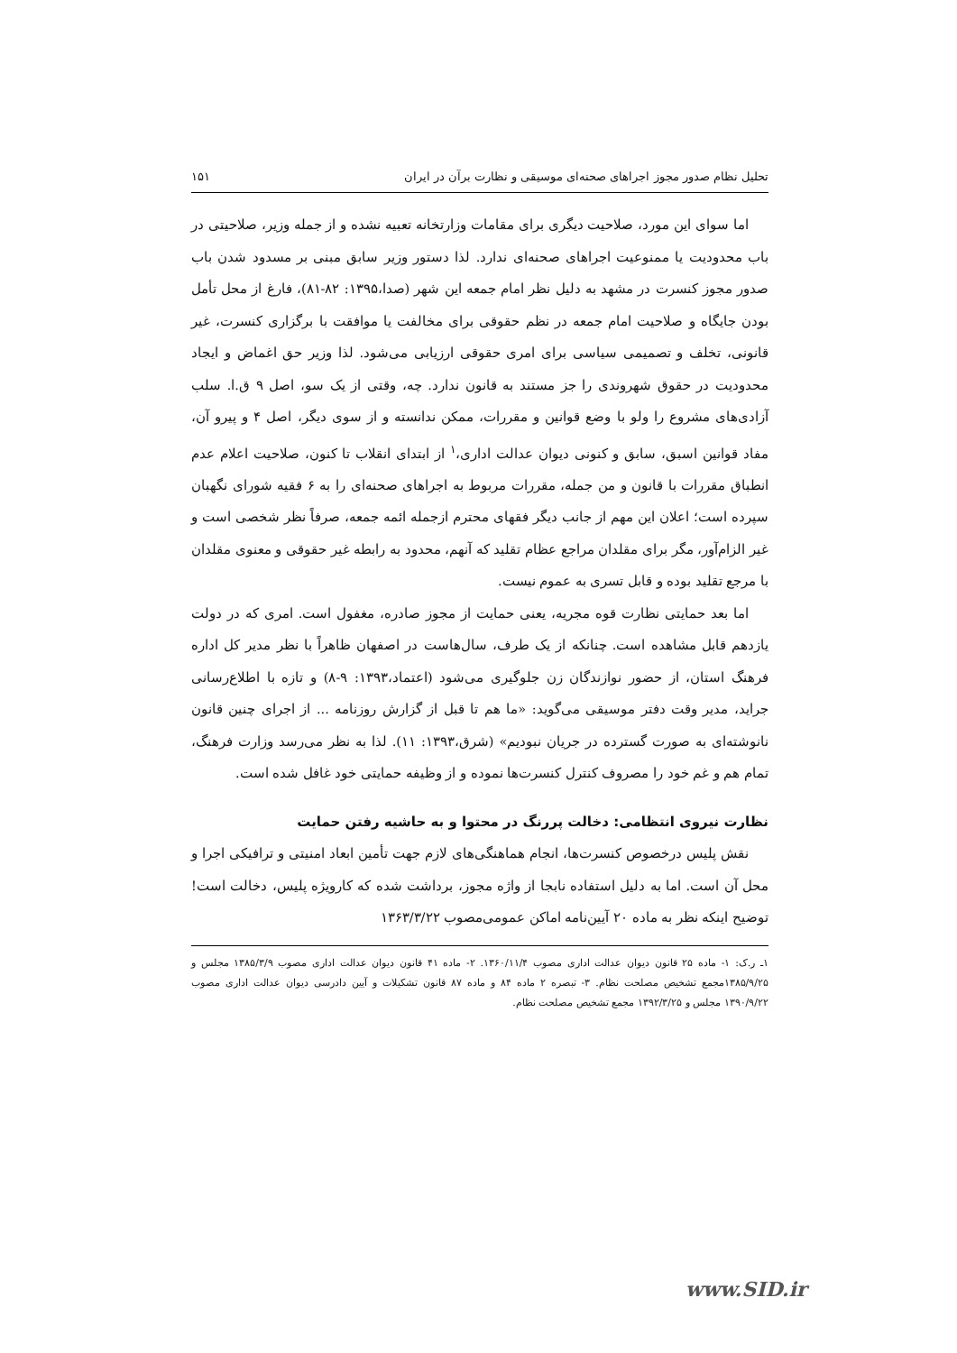تحلیل نظام صدور مجوز اجراهای صحنه‌ای موسیقی و نظارت برآن در ایران ۱۵۱
اما سوای این مورد، صلاحیت دیگری برای مقامات وزارتخانه تعبیه نشده و از جمله وزیر، صلاحیتی در باب محدودیت یا ممنوعیت اجراهای صحنه‌ای ندارد. لذا دستور وزیر سابق مبنی بر مسدود شدن باب صدور مجوز کنسرت در مشهد به دلیل نظر امام جمعه این شهر (صدا،۱۳۹۵: ۸۲-۸۱)، فارغ از محل تأمل بودن جایگاه و صلاحیت امام جمعه در نظم حقوقی برای مخالفت یا موافقت با برگزاری کنسرت، غیر قانونی، تخلف و تصمیمی سیاسی برای امری حقوقی ارزیابی می‌شود. لذا وزیر حق اغماض و ایجاد محدودیت در حقوق شهروندی را جز مستند به قانون ندارد. چه، وقتی از یک سو، اصل ۹ ق.ا. سلب آزادی‌های مشروع را ولو با وضع قوانین و مقررات، ممکن ندانسته و از سوی دیگر، اصل ۴ و پیرو آن، مفاد قوانین اسبق، سابق و کنونی دیوان عدالت اداری،<sup>۱</sup> از ابتدای انقلاب تا کنون، صلاحیت اعلام عدم انطباق مقررات با قانون و من جمله، مقررات مربوط به اجراهای صحنه‌ای را به ۶ فقیه شورای نگهبان سپرده است؛ اعلان این مهم از جانب دیگر فقهای محترم ازجمله ائمه جمعه، صرفاً نظر شخصی است و غیر الزام‌آور، مگر برای مقلدان مراجع عظام تقلید که آنهم، محدود به رابطه غیر حقوقی و معنوی مقلدان با مرجع تقلید بوده و قابل تسری به عموم نیست.
اما بعد حمایتی نظارت قوه مجریه، یعنی حمایت از مجوز صادره، مغفول است. امری که در دولت یازدهم قابل مشاهده است. چنانکه از یک طرف، سال‌هاست در اصفهان ظاهراً با نظر مدیر کل اداره فرهنگ استان، از حضور نوازندگان زن جلوگیری می‌شود (اعتماد،۱۳۹۳: ۹-۸) و تازه با اطلاع‌رسانی جراید، مدیر وقت دفتر موسیقی می‌گوید: «ما هم تا قبل از گزارش روزنامه ... از اجرای چنین قانون نانوشته‌ای به صورت گسترده در جریان نبودیم» (شرق،۱۳۹۳: ۱۱). لذا به نظر می‌رسد وزارت فرهنگ، تمام هم و غم خود را مصروف کنترل کنسرت‌ها نموده و از وظیفه حمایتی خود غافل شده است.
نظارت نیروی انتظامی: دخالت پررنگ در محتوا و به حاشیه رفتن حمایت
نقش پلیس درخصوص کنسرت‌ها، انجام هماهنگی‌های لازم جهت تأمین ابعاد امنیتی و ترافیکی اجرا و محل آن است. اما به دلیل استفاده نابجا از واژه مجوز، برداشت شده که کارویژه پلیس، دخالت است! توضیح اینکه نظر به ماده ۲۰ آیین‌نامه اماکن عمومی‌مصوب ۱۳۶۳/۳/۲۲
۱ـ ر.ک: ۱- ماده ۲۵ قانون دیوان عدالت اداری مصوب ۱۳۶۰/۱۱/۴. ۲- ماده ۴۱ قانون دیوان عدالت اداری مصوب ۱۳۸۵/۳/۹ مجلس و ۱۳۸۵/۹/۲۵مجمع تشخیص مصلحت نظام. ۳- تبصره ۲ ماده ۸۴ و ماده ۸۷ قانون تشکیلات و آیین دادرسی دیوان عدالت اداری مصوب ۱۳۹۰/۹/۲۲ مجلس و ۱۳۹۲/۳/۲۵ مجمع تشخیص مصلحت نظام.
www.SID.ir